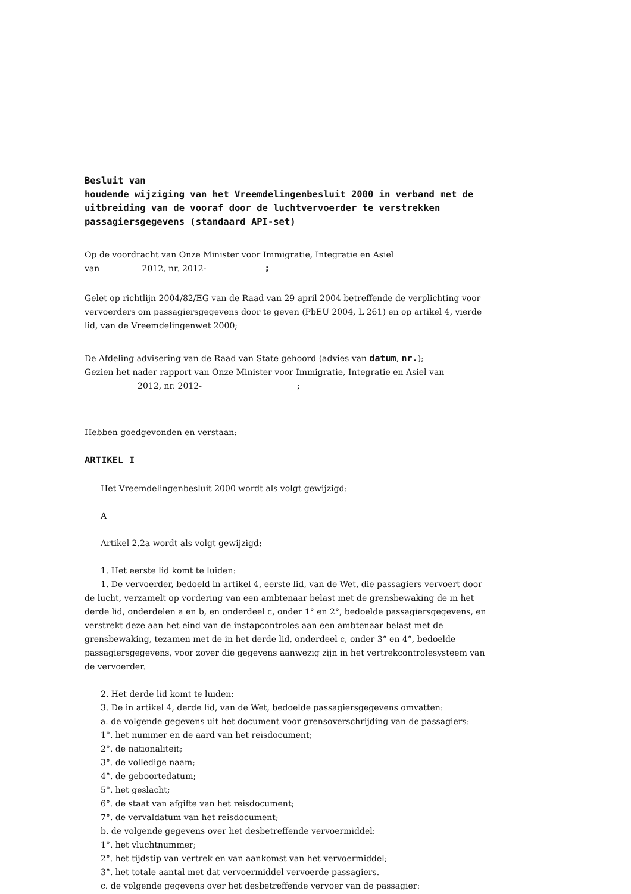Besluit van
houdende wijziging van het Vreemdelingenbesluit 2000 in verband met de uitbreiding van de vooraf door de luchtvervoerder te verstrekken passagiersgegevens (standaard API-set)
Op de voordracht van Onze Minister voor Immigratie, Integratie en Asiel
van 2012, nr. 2012- ;
Gelet op richtlijn 2004/82/EG van de Raad van 29 april 2004 betreffende de verplichting voor vervoerders om passagiersgegevens door te geven (PbEU 2004, L 261) en op artikel 4, vierde lid, van de Vreemdelingenwet 2000;
De Afdeling advisering van de Raad van State gehoord (advies van datum, nr.);
Gezien het nader rapport van Onze Minister voor Immigratie, Integratie en Asiel van 2012, nr. 2012- ;
Hebben goedgevonden en verstaan:
ARTIKEL I
Het Vreemdelingenbesluit 2000 wordt als volgt gewijzigd:
A
Artikel 2.2a wordt als volgt gewijzigd:
1. Het eerste lid komt te luiden:
1. De vervoerder, bedoeld in artikel 4, eerste lid, van de Wet, die passagiers vervoert door de lucht, verzamelt op vordering van een ambtenaar belast met de grensbewaking de in het derde lid, onderdelen a en b, en onderdeel c, onder 1° en 2°, bedoelde passagiersgegevens, en verstrekt deze aan het eind van de instapcontroles aan een ambtenaar belast met de grensbewaking, tezamen met de in het derde lid, onderdeel c, onder 3° en 4°, bedoelde passagiersgegevens, voor zover die gegevens aanwezig zijn in het vertrekcontrolesysteem van de vervoerder.
2. Het derde lid komt te luiden:
3. De in artikel 4, derde lid, van de Wet, bedoelde passagiersgegevens omvatten:
a. de volgende gegevens uit het document voor grensoverschrijding van de passagiers:
1°. het nummer en de aard van het reisdocument;
2°. de nationaliteit;
3°. de volledige naam;
4°. de geboortedatum;
5°. het geslacht;
6°. de staat van afgifte van het reisdocument;
7°. de vervaldatum van het reisdocument;
b. de volgende gegevens over het desbetreffende vervoermiddel:
1°. het vluchtnummer;
2°. het tijdstip van vertrek en van aankomst van het vervoermiddel;
3°. het totale aantal met dat vervoermiddel vervoerde passagiers.
c. de volgende gegevens over het desbetreffende vervoer van de passagier: